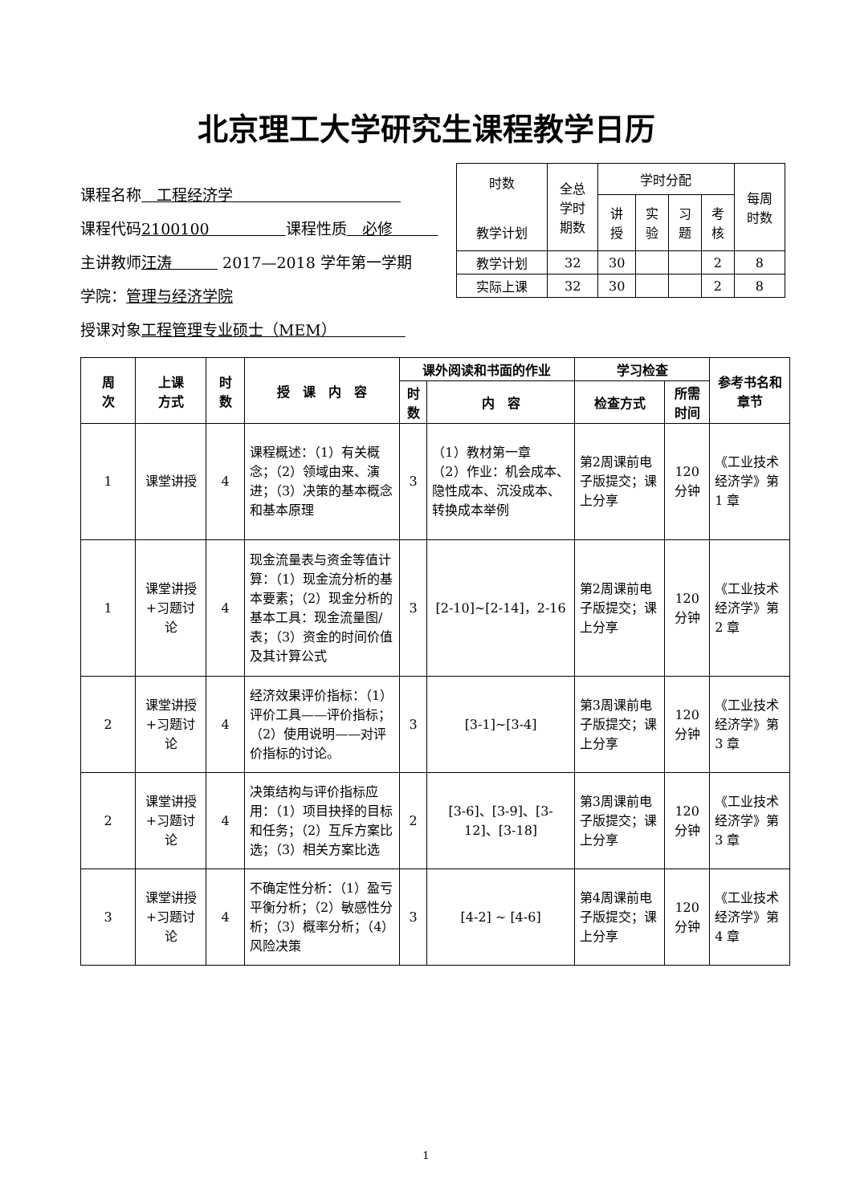北京理工大学研究生课程教学日历
课程名称　工程经济学　　　　　　　　　　　
课程代码2100100　　　　　课程性质　必修　　　
主讲教师汪涛　　　 2017—2018 学年第一学期
学院：管理与经济学院
授课对象工程管理专业硕士（MEM）　　　　　
| 时数 教学计划 | 全总 学时 期数 | 学时分配 | | | | 每周 时数 |
| | | 讲 授 | 实 验 | 习 题 | 考 核 | |
| 教学计划 | 32 | 30 | | | 2 | 8 |
| 实际上课 | 32 | 30 | | | 2 | 8 |
| 周 次 | 上课 方式 | 时 数 | 授 课 内 容 | 课外阅读和书面的作业 | | 学习检查 | | 参考书名和章节 |
| --- | --- | --- | --- | --- | --- | --- | --- | --- |
| | | | | 时数 | 内 容 | 检查方式 | 所需时间 | |
| 1 | 课堂讲授 | 4 | 课程概述：（1）有关概念；（2）领域由来、演进；（3）决策的基本概念和基本原理 | 3 | （1）教材第一章 （2）作业：机会成本、隐性成本、沉没成本、转换成本举例 | 第2周课前电子版提交；课上分享 | 120 分钟 | 《工业技术经济学》第 1 章 |
| 1 | 课堂讲授+习题讨论 | 4 | 现金流量表与资金等值计算：（1）现金流分析的基本要素；（2）现金分析的基本工具：现金流量图/表；（3）资金的时间价值及其计算公式 | 3 | [2-10]~[2-14]，2-16 | 第2周课前电子版提交；课上分享 | 120 分钟 | 《工业技术经济学》第 2 章 |
| 2 | 课堂讲授+习题讨论 | 4 | 经济效果评价指标：（1）评价工具——评价指标；（2）使用说明——对评价指标的讨论。 | 3 | [3-1]~[3-4] | 第3周课前电子版提交；课上分享 | 120 分钟 | 《工业技术经济学》第 3 章 |
| 2 | 课堂讲授+习题讨论 | 4 | 决策结构与评价指标应用：（1）项目抉择的目标和任务；（2）互斥方案比选；（3）相关方案比选 | 2 | [3-6]、[3-9]、[3-12]、[3-18] | 第3周课前电子版提交；课上分享 | 120 分钟 | 《工业技术经济学》第 3 章 |
| 3 | 课堂讲授+习题讨论 | 4 | 不确定性分析：（1）盈亏平衡分析；（2）敏感性分析；（3）概率分析；（4）风险决策 | 3 | [4-2] ~ [4-6] | 第4周课前电子版提交；课上分享 | 120 分钟 | 《工业技术经济学》第 4 章 |
1